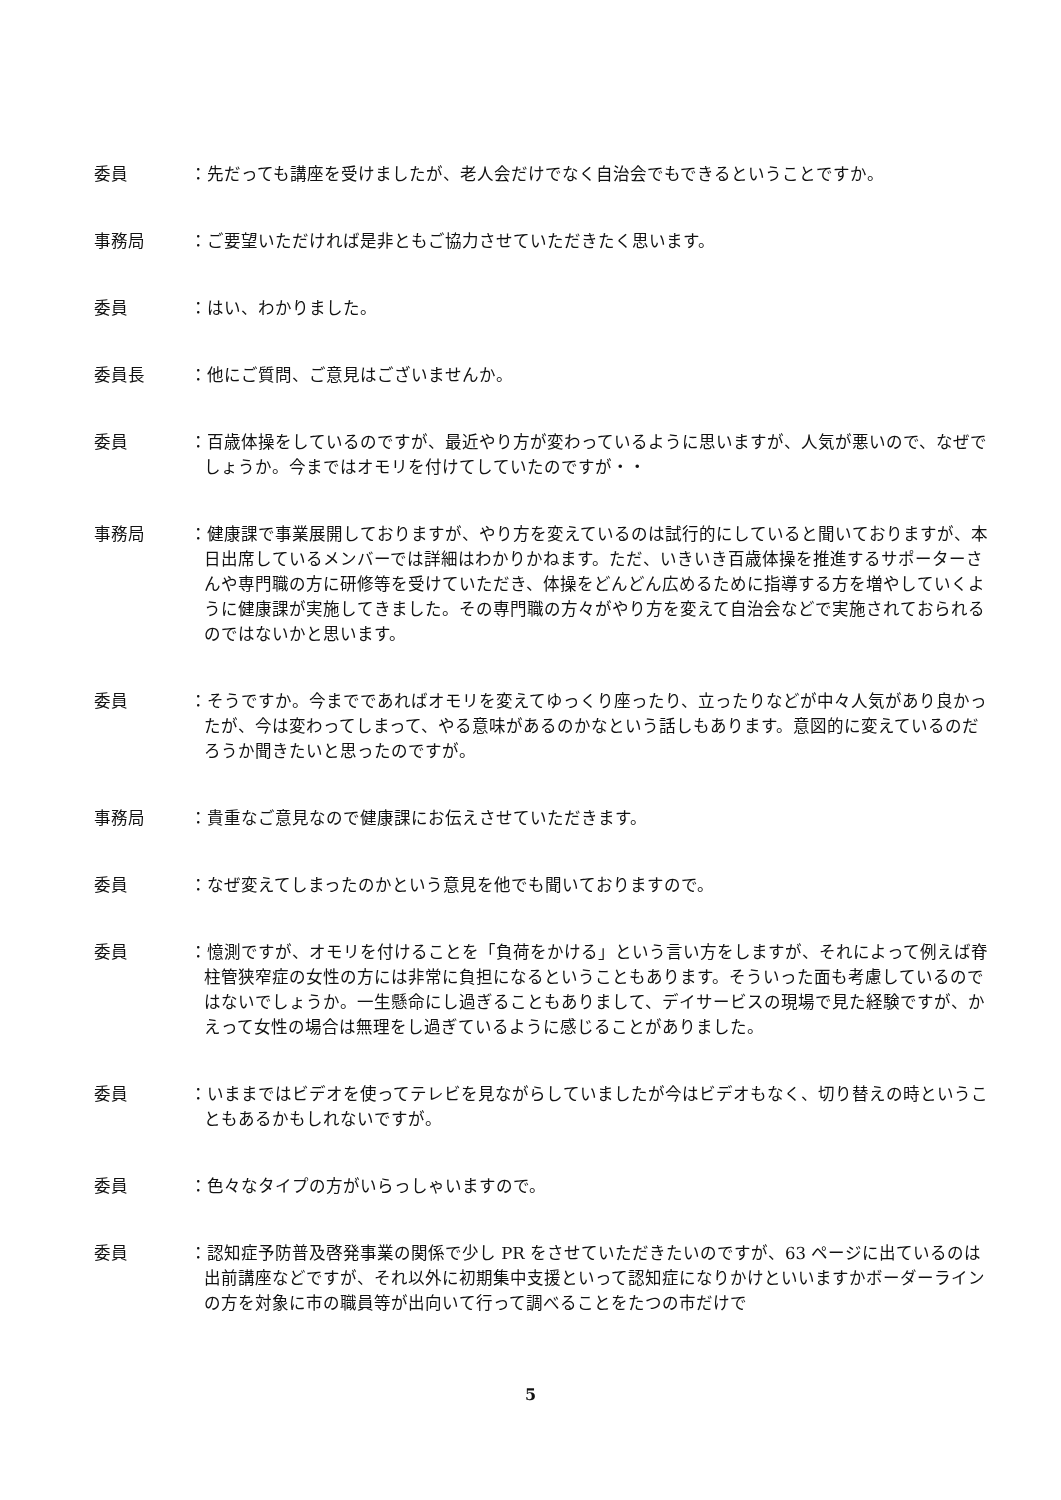委員 ：先だっても講座を受けましたが、老人会だけでなく自治会でもできるということですか。
事務局 ：ご要望いただければ是非ともご協力させていただきたく思います。
委員 ：はい、わかりました。
委員長 ：他にご質問、ご意見はございませんか。
委員 ：百歳体操をしているのですが、最近やり方が変わっているように思いますが、人気が悪いので、なぜでしょうか。今まではオモリを付けてしていたのですが・・
事務局 ：健康課で事業展開しておりますが、やり方を変えているのは試行的にしていると聞いておりますが、本日出席しているメンバーでは詳細はわかりかねます。ただ、いきいき百歳体操を推進するサポーターさんや専門職の方に研修等を受けていただき、体操をどんどん広めるために指導する方を増やしていくように健康課が実施してきました。その専門職の方々がやり方を変えて自治会などで実施されておられるのではないかと思います。
委員 ：そうですか。今までであればオモリを変えてゆっくり座ったり、立ったりなどが中々人気があり良かったが、今は変わってしまって、やる意味があるのかなという話しもあります。意図的に変えているのだろうか聞きたいと思ったのですが。
事務局 ：貴重なご意見なので健康課にお伝えさせていただきます。
委員 ：なぜ変えてしまったのかという意見を他でも聞いておりますので。
委員 ：憶測ですが、オモリを付けることを「負荷をかける」という言い方をしますが、それによって例えば脊柱管狭窄症の女性の方には非常に負担になるということもあります。そういった面も考慮しているのではないでしょうか。一生懸命にし過ぎることもありまして、デイサービスの現場で見た経験ですが、かえって女性の場合は無理をし過ぎているように感じることがありました。
委員 ：いままではビデオを使ってテレビを見ながらしていましたが今はビデオもなく、切り替えの時ということもあるかもしれないですが。
委員 ：色々なタイプの方がいらっしゃいますので。
委員 ：認知症予防普及啓発事業の関係で少し PR をさせていただきたいのですが、63 ページに出ているのは出前講座などですが、それ以外に初期集中支援といって認知症になりかけといいますかボーダーラインの方を対象に市の職員等が出向いて行って調べることをたつの市だけで
5